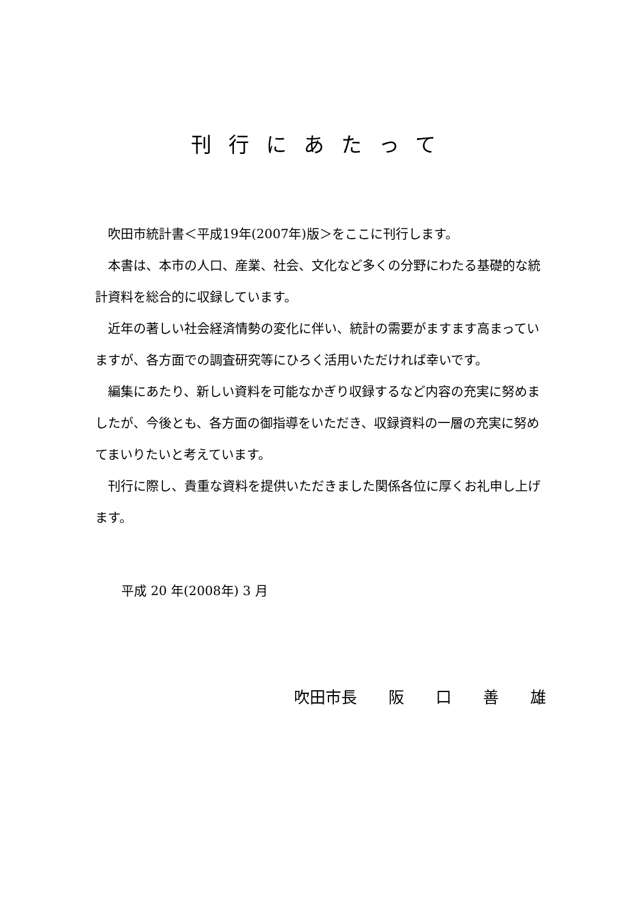刊行にあたって
吹田市統計書＜平成19年(2007年)版＞をここに刊行します。
本書は、本市の人口、産業、社会、文化など多くの分野にわたる基礎的な統計資料を総合的に収録しています。
近年の著しい社会経済情勢の変化に伴い、統計の需要がますます高まっていますが、各方面での調査研究等にひろく活用いただければ幸いです。
編集にあたり、新しい資料を可能なかぎり収録するなど内容の充実に努めましたが、今後とも、各方面の御指導をいただき、収録資料の一層の充実に努めてまいりたいと考えています。
刊行に際し、貴重な資料を提供いただきました関係各位に厚くお礼申し上げます。
平成 20 年(2008年) 3 月
吹田市長　　阪　　口　　善　　雄